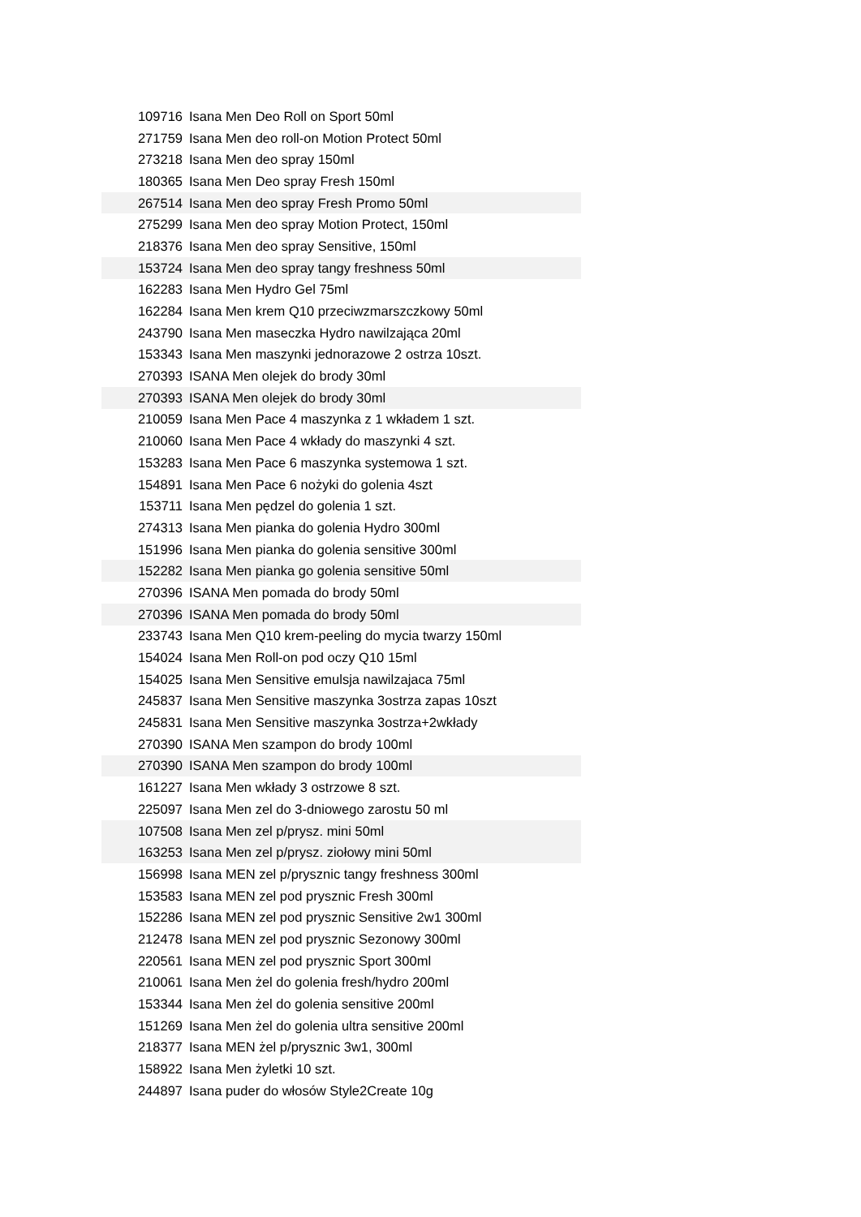| 109716 | Isana Men Deo Roll on Sport 50ml |
| 271759 | Isana Men deo roll-on Motion Protect 50ml |
| 273218 | Isana Men deo spray 150ml |
| 180365 | Isana Men Deo spray Fresh 150ml |
| 267514 | Isana Men deo spray Fresh Promo 50ml |
| 275299 | Isana Men deo spray Motion Protect, 150ml |
| 218376 | Isana Men deo spray Sensitive, 150ml |
| 153724 | Isana Men deo spray tangy freshness 50ml |
| 162283 | Isana Men Hydro Gel 75ml |
| 162284 | Isana Men krem Q10 przeciwzmarszczkowy 50ml |
| 243790 | Isana Men maseczka Hydro nawilzająca 20ml |
| 153343 | Isana Men maszynki jednorazowe 2 ostrza 10szt. |
| 270393 | ISANA Men olejek do brody 30ml |
| 270393 | ISANA Men olejek do brody 30ml |
| 210059 | Isana Men Pace 4 maszynka z 1 wkładem 1 szt. |
| 210060 | Isana Men Pace 4 wkłady do maszynki 4 szt. |
| 153283 | Isana Men Pace 6 maszynka systemowa 1 szt. |
| 154891 | Isana Men Pace 6 nożyki do golenia 4szt |
| 153711 | Isana Men pędzel do golenia 1 szt. |
| 274313 | Isana Men pianka do golenia Hydro 300ml |
| 151996 | Isana Men pianka do golenia sensitive 300ml |
| 152282 | Isana Men pianka go golenia sensitive 50ml |
| 270396 | ISANA Men pomada do brody 50ml |
| 270396 | ISANA Men pomada do brody 50ml |
| 233743 | Isana Men Q10 krem-peeling do mycia twarzy 150ml |
| 154024 | Isana Men Roll-on pod oczy Q10 15ml |
| 154025 | Isana Men Sensitive emulsja nawilzajaca 75ml |
| 245837 | Isana Men Sensitive maszynka 3ostrza zapas 10szt |
| 245831 | Isana Men Sensitive maszynka 3ostrza+2wkłady |
| 270390 | ISANA Men szampon do brody 100ml |
| 270390 | ISANA Men szampon do brody 100ml |
| 161227 | Isana Men wkłady 3 ostrzowe 8 szt. |
| 225097 | Isana Men zel do 3-dniowego zarostu 50 ml |
| 107508 | Isana Men zel p/prysz. mini 50ml |
| 163253 | Isana Men zel p/prysz. ziołowy mini 50ml |
| 156998 | Isana MEN zel p/prysznic tangy freshness 300ml |
| 153583 | Isana MEN zel pod prysznic Fresh 300ml |
| 152286 | Isana MEN zel pod prysznic Sensitive 2w1 300ml |
| 212478 | Isana MEN zel pod prysznic Sezonowy 300ml |
| 220561 | Isana MEN zel pod prysznic Sport 300ml |
| 210061 | Isana Men żel do golenia fresh/hydro 200ml |
| 153344 | Isana Men żel do golenia sensitive 200ml |
| 151269 | Isana Men żel do golenia ultra sensitive 200ml |
| 218377 | Isana MEN żel p/prysznic 3w1, 300ml |
| 158922 | Isana Men żyletki 10 szt. |
| 244897 | Isana puder do włosów Style2Create 10g |